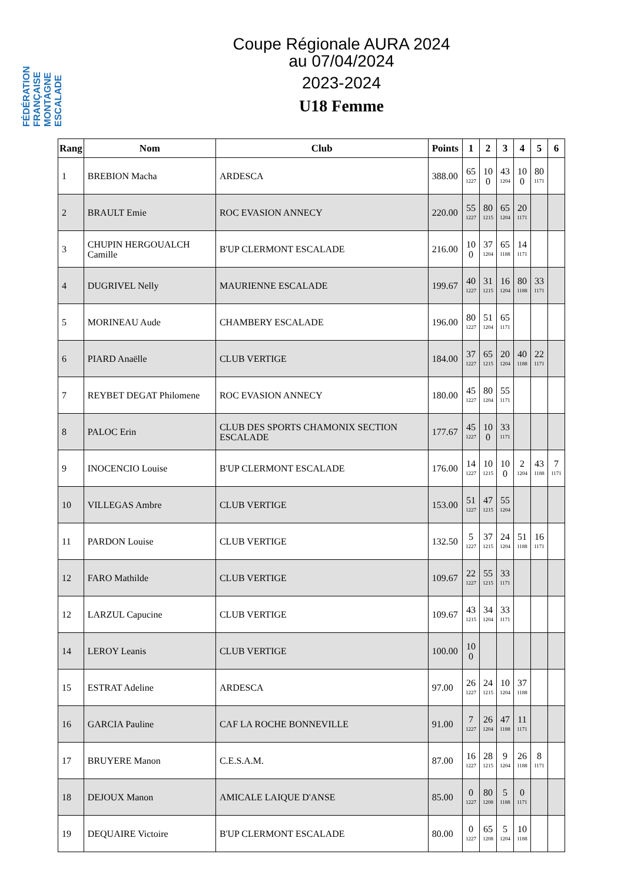FÉDÉRATION FRANÇAISE MONTAGNE ESCALADE
Coupe Régionale AURA 2024
au 07/04/2024
2023-2024
U18 Femme
| Rang | Nom | Club | Points | 1 | 2 | 3 | 4 | 5 | 6 |
| --- | --- | --- | --- | --- | --- | --- | --- | --- | --- |
| 1 | BREBION Macha | ARDESCA | 388.00 | 65 1227 | 10 0 | 43 1204 | 10 0 | 80 1171 | |
| 2 | BRAULT Emie | ROC EVASION ANNECY | 220.00 | 55 1227 | 80 1215 | 65 1204 | 20 1171 | | |
| 3 | CHUPIN HERGOUALCH Camille | B'UP CLERMONT ESCALADE | 216.00 | 10 0 | 37 1204 | 65 1188 | 14 1171 | | |
| 4 | DUGRIVEL Nelly | MAURIENNE ESCALADE | 199.67 | 40 1227 | 31 1215 | 16 1204 | 80 1188 | 33 1171 | |
| 5 | MORINEAU Aude | CHAMBERY ESCALADE | 196.00 | 80 1227 | 51 1204 | 65 1171 | | | |
| 6 | PIARD Anaëlle | CLUB VERTIGE | 184.00 | 37 1227 | 65 1215 | 20 1204 | 40 1188 | 22 1171 | |
| 7 | REYBET DEGAT Philomene | ROC EVASION ANNECY | 180.00 | 45 1227 | 80 1204 | 55 1171 | | | |
| 8 | PALOC Erin | CLUB DES SPORTS CHAMONIX SECTION ESCALADE | 177.67 | 45 1227 | 10 0 | 33 1171 | | | |
| 9 | INOCENCIO Louise | B'UP CLERMONT ESCALADE | 176.00 | 14 1227 | 10 1215 | 10 0 | 2 1204 | 43 1188 | 7 1171 |
| 10 | VILLEGAS Ambre | CLUB VERTIGE | 153.00 | 51 1227 | 47 1215 | 55 1204 | | | |
| 11 | PARDON Louise | CLUB VERTIGE | 132.50 | 5 1227 | 37 1215 | 24 1204 | 51 1188 | 16 1171 | |
| 12 | FARO Mathilde | CLUB VERTIGE | 109.67 | 22 1227 | 55 1215 | 33 1171 | | | |
| 12 | LARZUL Capucine | CLUB VERTIGE | 109.67 | 43 1215 | 34 1204 | 33 1171 | | | |
| 14 | LEROY Leanis | CLUB VERTIGE | 100.00 | 10 0 | | | | | |
| 15 | ESTRAT Adeline | ARDESCA | 97.00 | 26 1227 | 24 1215 | 10 1204 | 37 1188 | | |
| 16 | GARCIA Pauline | CAF LA ROCHE BONNEVILLE | 91.00 | 7 1227 | 26 1204 | 47 1188 | 11 1171 | | |
| 17 | BRUYERE Manon | C.E.S.A.M. | 87.00 | 16 1227 | 28 1215 | 9 1204 | 26 1188 | 8 1171 | |
| 18 | DEJOUX Manon | AMICALE LAIQUE D'ANSE | 85.00 | 0 1227 | 80 1208 | 5 1188 | 0 1171 | | |
| 19 | DEQUAIRE Victoire | B'UP CLERMONT ESCALADE | 80.00 | 0 1227 | 65 1208 | 5 1204 | 10 1188 | | |